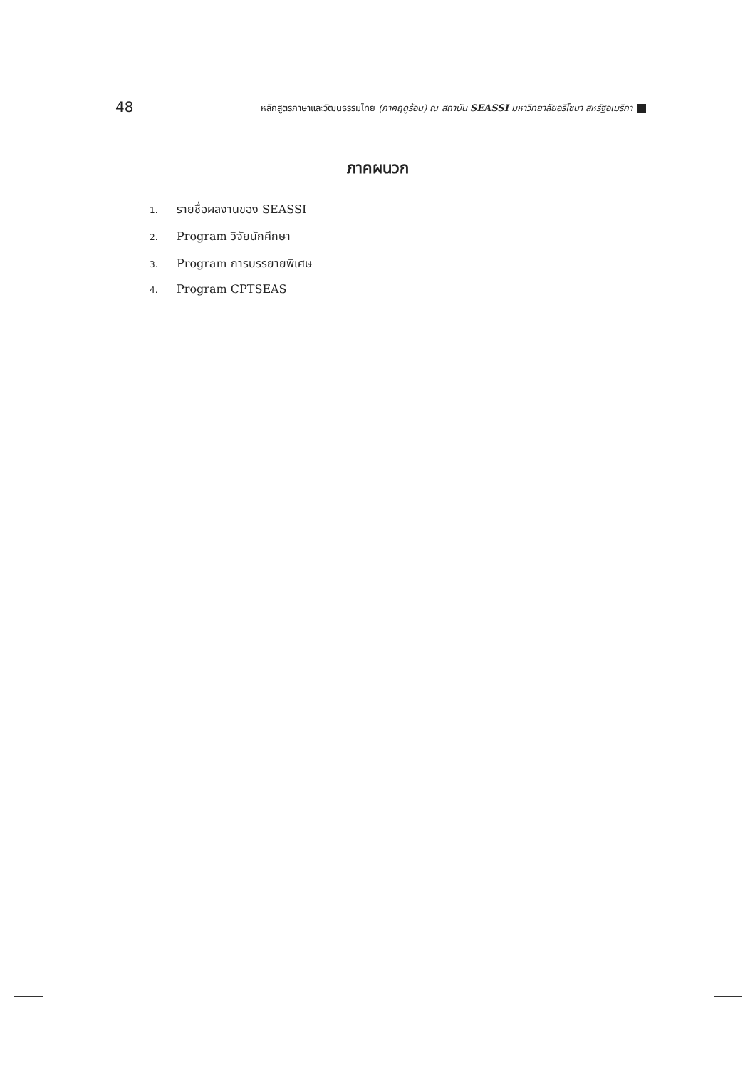48
หลักสูตรภาษาและวัฒนธรรมไทย (ภาคฤดูร้อน) ณ สถาบัน SEASSI มหาวิทยาลัยอริโซนา สหรัฐอเมริกา
ภาคผนวก
1. รายชื่อผลงานของ SEASSI
2. Program วิจัยนักศึกษา
3. Program การบรรยายพิเศษ
4. Program CPTSEAS